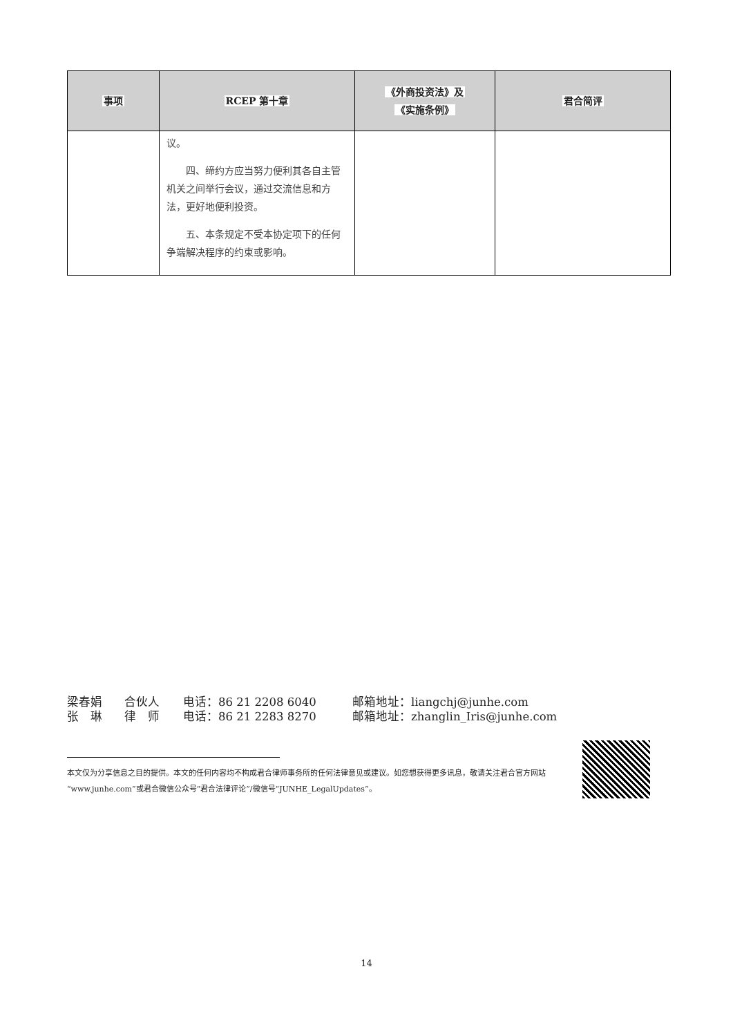| 事项 | RCEP 第十章 | 《外商投资法》及 《实施条例》 | 君合简评 |
| --- | --- | --- | --- |
| | 议。 四、缔约方应当努力便利其各自主管机关之间举行会议，通过交流信息和方法，更好地便利投资。 五、本条规定不受本协定项下的任何争端解决程序的约束或影响。 | | |
梁春娟 合伙人 电话：86 21 2208 6040 邮箱地址：liangchj@junhe.com
张　琳 律　师 电话：86 21 2283 8270 邮箱地址：zhanglin_Iris@junhe.com
本文仅为分享信息之目的提供。本文的任何内容均不构成君合律师事务所的任何法律意见或建议。如您想获得更多讯息，敬请关注君合官方网站“www.junhe.com”或君合微信公众号“君合法律评论”/微信号“JUNHE_LegalUpdates”。
14